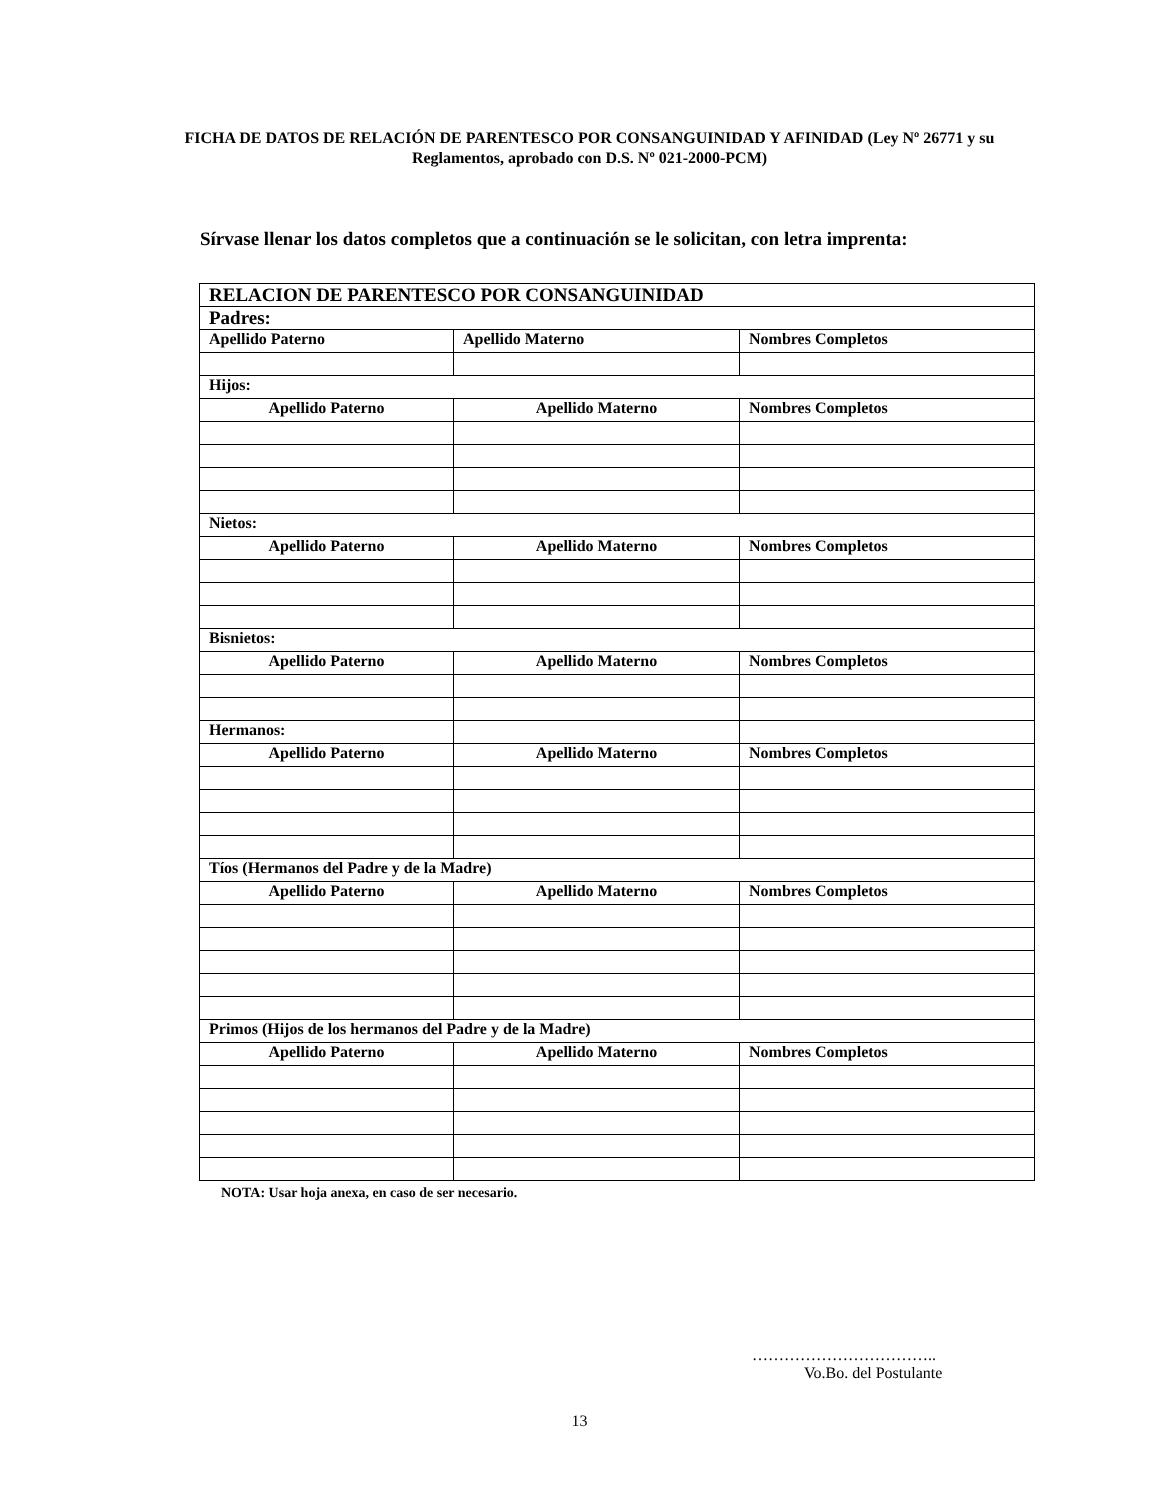FICHA DE DATOS DE RELACIÓN DE PARENTESCO POR CONSANGUINIDAD Y AFINIDAD (Ley Nº 26771 y su Reglamentos, aprobado con D.S. Nº 021-2000-PCM)
Sírvase llenar los datos completos que a continuación se le solicitan, con letra imprenta:
| RELACION DE PARENTESCO POR CONSANGUINIDAD | | |
| --- | --- | --- |
| Padres: | | |
| Apellido Paterno | Apellido Materno | Nombres Completos |
| Hijos: | | |
| Apellido Paterno | Apellido Materno | Nombres Completos |
| Nietos: | | |
| Apellido Paterno | Apellido Materno | Nombres Completos |
| Bisnietos: | | |
| Apellido Paterno | Apellido Materno | Nombres Completos |
| Hermanos: | | |
| Apellido Paterno | Apellido Materno | Nombres Completos |
| Tíos (Hermanos del Padre y de la Madre) | | |
| Apellido Paterno | Apellido Materno | Nombres Completos |
| Primos (Hijos de los hermanos del Padre y de la Madre) | | |
| Apellido Paterno | Apellido Materno | Nombres Completos |
NOTA: Usar hoja anexa, en caso de ser necesario.
……………………………..
Vo.Bo. del Postulante
13